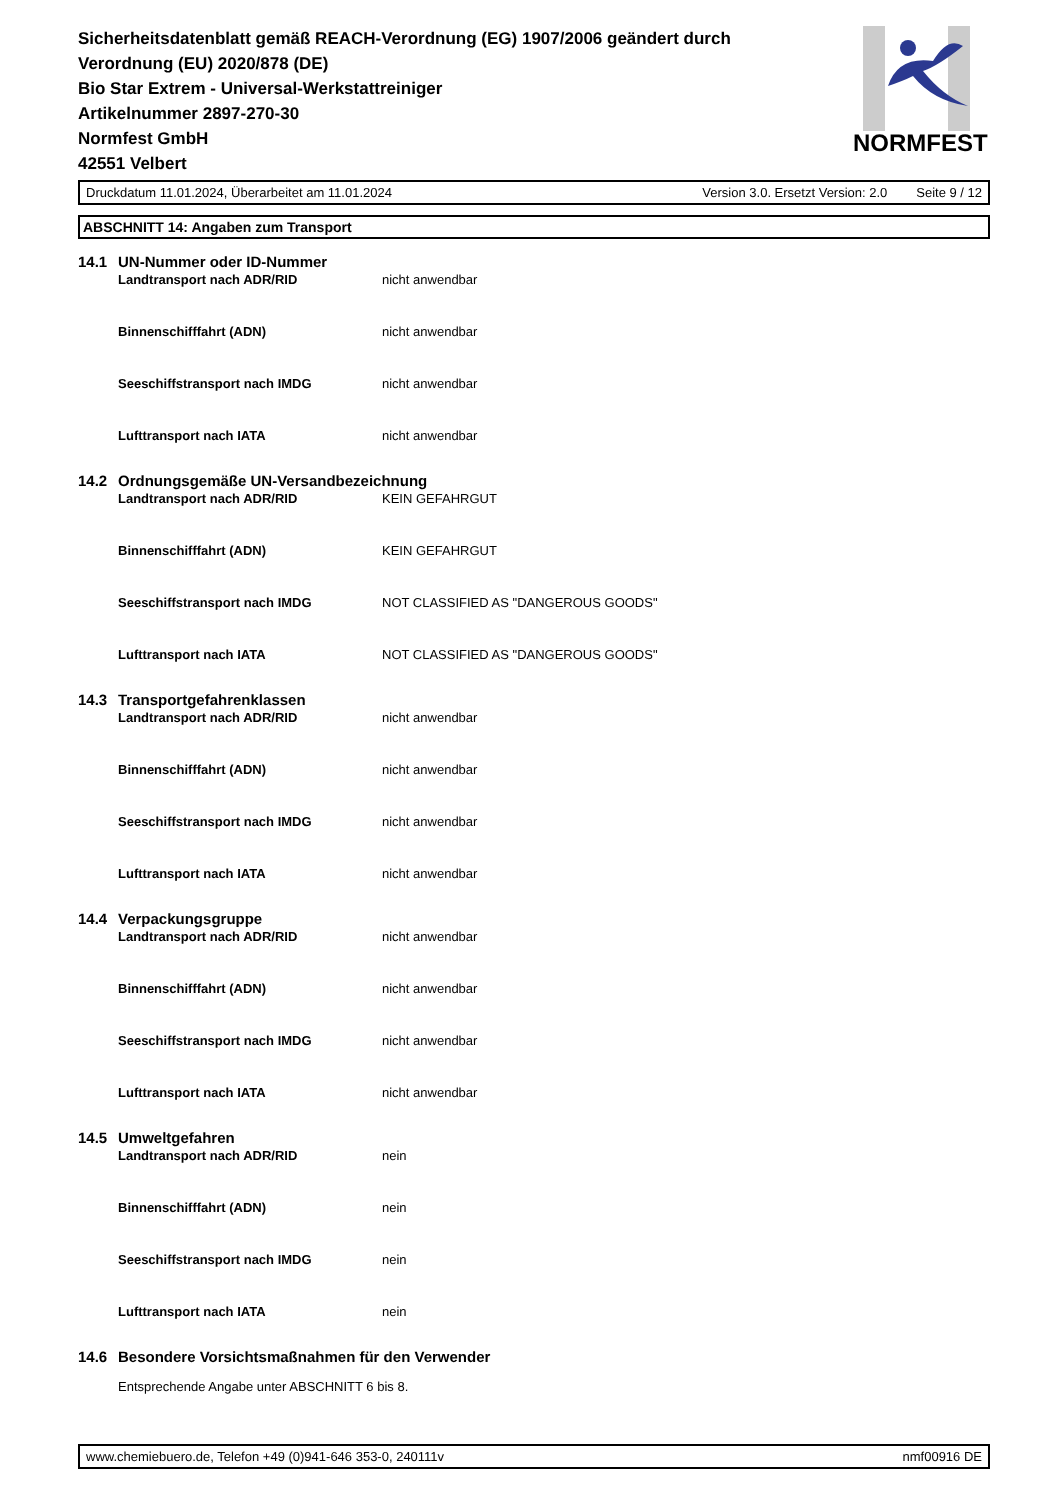Sicherheitsdatenblatt gemäß REACH-Verordnung (EG) 1907/2006 geändert durch Verordnung (EU) 2020/878 (DE)
Bio Star Extrem - Universal-Werkstattreiniger
Artikelnummer 2897-270-30
Normfest GmbH
42551 Velbert
NORMFEST
Druckdatum 11.01.2024, Überarbeitet am 11.01.2024 Version 3.0. Ersetzt Version: 2.0 Seite 9 / 12
ABSCHNITT 14: Angaben zum Transport
14.1 UN-Nummer oder ID-Nummer
Landtransport nach ADR/RID nicht anwendbar
Binnenschifffahrt (ADN) nicht anwendbar
Seeschiffstransport nach IMDG nicht anwendbar
Lufttransport nach IATA nicht anwendbar
14.2 Ordnungsgemäße UN-Versandbezeichnung
Landtransport nach ADR/RID KEIN GEFAHRGUT
Binnenschifffahrt (ADN) KEIN GEFAHRGUT
Seeschiffstransport nach IMDG NOT CLASSIFIED AS "DANGEROUS GOODS"
Lufttransport nach IATA NOT CLASSIFIED AS "DANGEROUS GOODS"
14.3 Transportgefahrenklassen
Landtransport nach ADR/RID nicht anwendbar
Binnenschifffahrt (ADN) nicht anwendbar
Seeschiffstransport nach IMDG nicht anwendbar
Lufttransport nach IATA nicht anwendbar
14.4 Verpackungsgruppe
Landtransport nach ADR/RID nicht anwendbar
Binnenschifffahrt (ADN) nicht anwendbar
Seeschiffstransport nach IMDG nicht anwendbar
Lufttransport nach IATA nicht anwendbar
14.5 Umweltgefahren
Landtransport nach ADR/RID nein
Binnenschifffahrt (ADN) nein
Seeschiffstransport nach IMDG nein
Lufttransport nach IATA nein
14.6 Besondere Vorsichtsmaßnahmen für den Verwender
Entsprechende Angabe unter ABSCHNITT 6 bis 8.
www.chemiebuero.de, Telefon +49 (0)941-646 353-0, 240111v nmf00916 DE